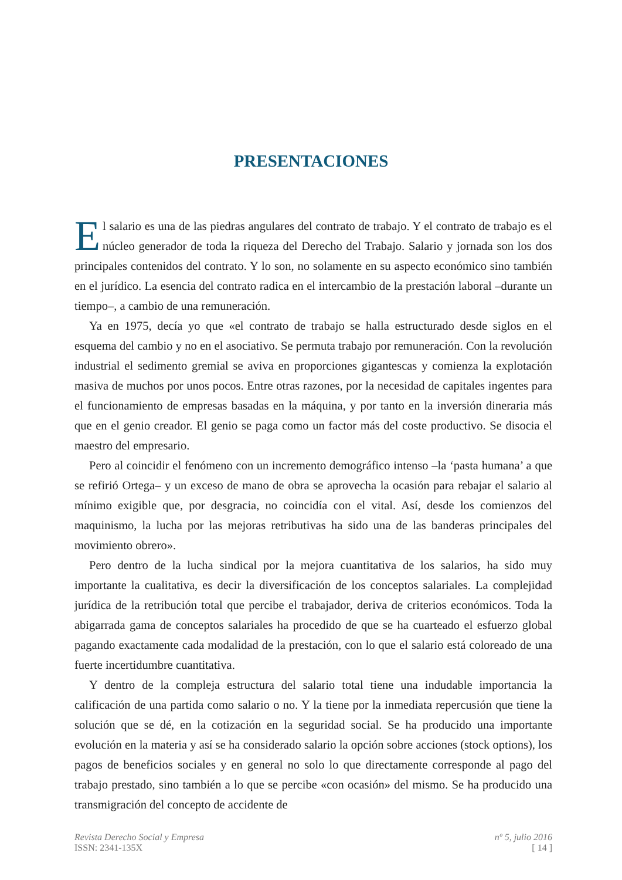PRESENTACIONES
El salario es una de las piedras angulares del contrato de trabajo. Y el contrato de trabajo es el núcleo generador de toda la riqueza del Derecho del Trabajo. Salario y jornada son los dos principales contenidos del contrato. Y lo son, no solamente en su aspecto económico sino también en el jurídico. La esencia del contrato radica en el intercambio de la prestación laboral –durante un tiempo–, a cambio de una remuneración.
Ya en 1975, decía yo que «el contrato de trabajo se halla estructurado desde siglos en el esquema del cambio y no en el asociativo. Se permuta trabajo por remuneración. Con la revolución industrial el sedimento gremial se aviva en proporciones gigantescas y comienza la explotación masiva de muchos por unos pocos. Entre otras razones, por la necesidad de capitales ingentes para el funcionamiento de empresas basadas en la máquina, y por tanto en la inversión dineraria más que en el genio creador. El genio se paga como un factor más del coste productivo. Se disocia el maestro del empresario.
Pero al coincidir el fenómeno con un incremento demográfico intenso –la ‘pasta humana’ a que se refirió Ortega– y un exceso de mano de obra se aprovecha la ocasión para rebajar el salario al mínimo exigible que, por desgracia, no coincidía con el vital. Así, desde los comienzos del maquinismo, la lucha por las mejoras retributivas ha sido una de las banderas principales del movimiento obrero».
Pero dentro de la lucha sindical por la mejora cuantitativa de los salarios, ha sido muy importante la cualitativa, es decir la diversificación de los conceptos salariales. La complejidad jurídica de la retribución total que percibe el trabajador, deriva de criterios económicos. Toda la abigarrada gama de conceptos salariales ha procedido de que se ha cuarteado el esfuerzo global pagando exactamente cada modalidad de la prestación, con lo que el salario está coloreado de una fuerte incertidumbre cuantitativa.
Y dentro de la compleja estructura del salario total tiene una indudable importancia la calificación de una partida como salario o no. Y la tiene por la inmediata repercusión que tiene la solución que se dé, en la cotización en la seguridad social. Se ha producido una importante evolución en la materia y así se ha considerado salario la opción sobre acciones (stock options), los pagos de beneficios sociales y en general no solo lo que directamente corresponde al pago del trabajo prestado, sino también a lo que se percibe «con ocasión» del mismo. Se ha producido una transmigración del concepto de accidente de
Revista Derecho Social y Empresa
ISSN: 2341-135X
nº 5, julio 2016
[ 14 ]